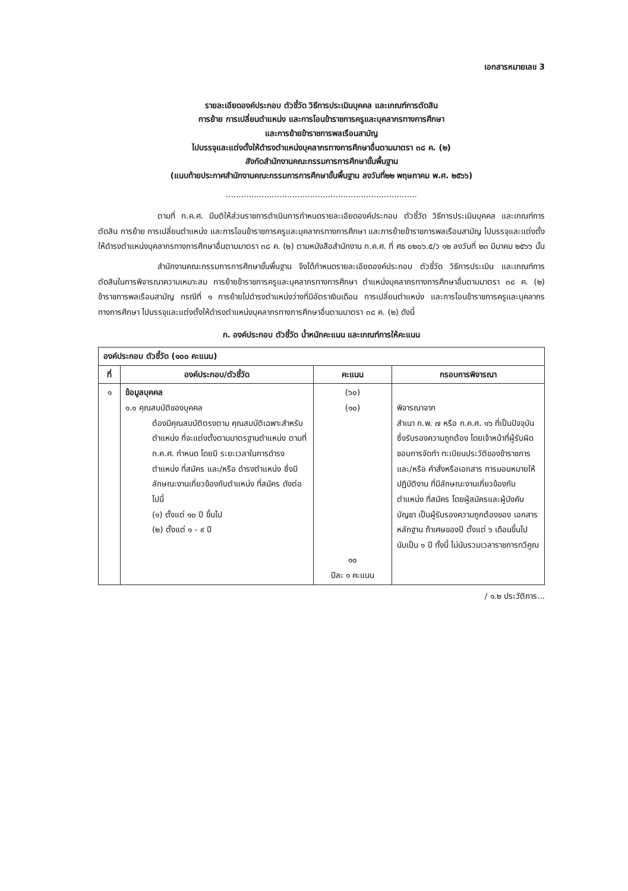เอกสารหมายเลข 3
รายละเอียดองค์ประกอบ ตัวชี้วัด วิธีการประเมินบุคคล และเกณฑ์การตัดสิน
การย้าย การเปลี่ยนตำแหน่ง และการโอนข้าราชการครูและบุคลากรทางการศึกษา
และการย้ายข้าราชการพลเรือนสามัญ
ไปบรรจุและแต่งตั้งให้ดำรงตำแหน่งบุคลากรทางการศึกษาอื่นตามมาตรา ๓๘ ค. (๒)
สังกัดสำนักงานคณะกรรมการการศึกษาขั้นพื้นฐาน
(แนบท้ายประกาศสำนักงานคณะกรรมการการศึกษาขั้นพื้นฐาน ลงวันที่๒๒ พฤษภาคม พ.ศ. ๒๕๖๖)
...........................................................................
ตามที่ ก.ค.ศ. มีมติให้ส่วนราชการดำเนินการกำหนดรายละเอียดองค์ประกอบ ตัวชี้วัด วิธีการประเมินบุคคล และเกณฑ์การตัดสิน การย้าย การเปลี่ยนตำแหน่ง และการโอนข้าราชการครูและบุคลากรทางการศึกษา และการย้ายข้าราชการพลเรือนสามัญ ไปบรรจุและแต่งตั้งให้ดำรงตำแหน่งบุคลากรทางการศึกษาอื่นตามมาตรา ๓๘ ค. (๒) ตามหนังสือสำนักงาน ก.ค.ศ. ที่ ศธ ๐๒๐๖.๕/ว ๑๒ ลงวันที่ ๒๓ มีนาคม ๒๕๖๖ นั้น
สำนักงานคณะกรรมการการศึกษาขั้นพื้นฐาน จึงได้กำหนดรายละเอียดองค์ประกอบ ตัวชี้วัด วิธีการประเมิน และเกณฑ์การตัดสินในการพิจารณาความเหมาะสม การย้ายข้าราชการครูและบุคลากรทางการศึกษา ตำแหน่งบุคลากรทางการศึกษาอื่นตามมาตรา ๓๘ ค. (๒) ข้าราชการพลเรือนสามัญ กรณีที่ ๑ การย้ายไปดำรงตำแหน่งว่างที่มีอัตราเงินเดือน การเปลี่ยนตำแหน่ง และการโอนข้าราชการครูและบุคลากรทางการศึกษา ไปบรรจุและแต่งตั้งให้ดำรงตำแหน่งบุคลากรทางการศึกษาอื่นตามมาตรา ๓๘ ค. (๒) ดังนี้
ก. องค์ประกอบ ตัวชี้วัด น้ำหนักคะแนน และเกณฑ์การให้คะแนน
| องค์ประกอบ ตัวชี้วัด (๑๐๐ คะแนน) | | | |
| --- | --- | --- | --- |
| ที่ | องค์ประกอบ/ตัวชี้วัด | คะแนน | กรอบการพิจารณา |
| ๑ | ข้อมูลบุคคล ๑.๑ คุณสมบัติของบุคคล ต้องมีคุณสมบัติตรงตาม คุณสมบัติเฉพาะสำหรับตำแหน่ง ที่จะแต่งตั้งตามมาตรฐานตำแหน่ง ตามที่ ก.ค.ศ. กำหนด โดยมี ระยะเวลาในการดำรงตำแหน่ง ที่สมัคร และ/หรือ ดำรงตำแหน่ง ซึ่งมีลักษณะงานเกี่ยวข้องกับตำแหน่ง ที่สมัคร ดังต่อไปนี้ (๑) ตั้งแต่ ๑๐ ปี ขึ้นไป (๒) ตั้งแต่ ๑ - ๙ ปี | (๖๐) (๑๐) ๑๐ ปีละ ๑ คะแนน | พิจารณาจาก สำเนา ก.พ. ๗ หรือ ก.ค.ศ. ๑๖ ที่เป็นปัจจุบัน ซึ่งรับรองความถูกต้อง โดยเจ้าหน้าที่ผู้รับผิดชอบการจัดทำ ทะเบียนประวัติของข้าราชการ และ/หรือ คำสั่งหรือเอกสาร การมอบหมายให้ปฏิบัติงาน ที่มีลักษณะงานเกี่ยวข้องกับตำแหน่ง ที่สมัคร โดยผู้สมัครและผู้บังคับบัญชา เป็นผู้รับรองความถูกต้องของ เอกสารหลักฐาน ถ้าเศษของปี ตั้งแต่ ๖ เดือนขึ้นไป นับเป็น ๑ ปี ทั้งนี้ ไม่นับรวมเวลาราชการทวีคูณ |
/ ๑.๒ ประวัติการ...